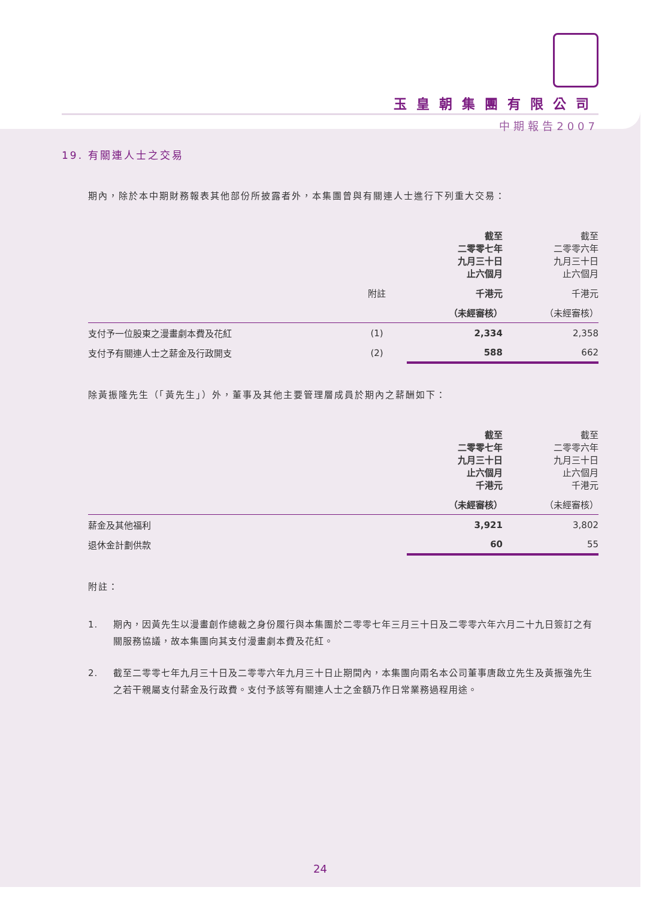玉皇朝集團有限公司
中期報告2007
19. 有關連人士之交易
期內，除於本中期財務報表其他部份所披露者外，本集團曾與有關連人士進行下列重大交易：
| | | 截至 二零零七年 九月三十日 止六個月 | 截至 二零零六年 九月三十日 止六個月 |
| | 附註 | 千港元 | 千港元 |
| | | （未經審核） | （未經審核） |
| 支付予一位股東之漫畫劇本費及花紅 | (1) | 2,334 | 2,358 |
| 支付予有關連人士之薪金及行政開支 | (2) | 588 | 662 |
除黃振隆先生（「黃先生」）外，董事及其他主要管理層成員於期內之薪酬如下：
| | 截至 二零零七年 九月三十日 止六個月 千港元 | 截至 二零零六年 九月三十日 止六個月 千港元 |
| | （未經審核） | （未經審核） |
| 薪金及其他福利 | 3,921 | 3,802 |
| 退休金計劃供款 | 60 | 55 |
附註：
1. 期內，因黃先生以漫畫創作總裁之身份履行與本集團於二零零七年三月三十日及二零零六年六月二十九日簽訂之有關服務協議，故本集團向其支付漫畫劇本費及花紅。
2. 截至二零零七年九月三十日及二零零六年九月三十日止期間內，本集團向兩名本公司董事唐啟立先生及黃振強先生之若干親屬支付薪金及行政費。支付予該等有關連人士之金額乃作日常業務過程用途。
24